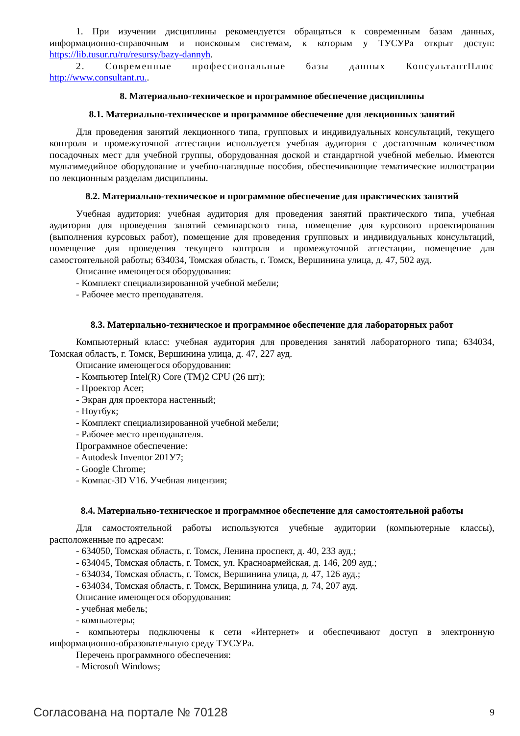1. При изучении дисциплины рекомендуется обращаться к современным базам данных, информационно-справочным и поисковым системам, к которым у ТУСУРа открыт доступ: https://lib.tusur.ru/ru/resursy/bazy-dannyh.
2. Современные профессиональные базы данных КонсультантПлюс http://www.consultant.ru..
8. Материально-техническое и программное обеспечение дисциплины
8.1. Материально-техническое и программное обеспечение для лекционных занятий
Для проведения занятий лекционного типа, групповых и индивидуальных консультаций, текущего контроля и промежуточной аттестации используется учебная аудитория с достаточным количеством посадочных мест для учебной группы, оборудованная доской и стандартной учебной мебелью. Имеются мультимедийное оборудование и учебно-наглядные пособия, обеспечивающие тематические иллюстрации по лекционным разделам дисциплины.
8.2. Материально-техническое и программное обеспечение для практических занятий
Учебная аудитория: учебная аудитория для проведения занятий практического типа, учебная аудитория для проведения занятий семинарского типа, помещение для курсового проектирования (выполнения курсовых работ), помещение для проведения групповых и индивидуальных консультаций, помещение для проведения текущего контроля и промежуточной аттестации, помещение для самостоятельной работы; 634034, Томская область, г. Томск, Вершинина улица, д. 47, 502 ауд.
Описание имеющегося оборудования:
- Комплект специализированной учебной мебели;
- Рабочее место преподавателя.
8.3. Материально-техническое и программное обеспечение для лабораторных работ
Компьютерный класс: учебная аудитория для проведения занятий лабораторного типа; 634034, Томская область, г. Томск, Вершинина улица, д. 47, 227 ауд.
Описание имеющегося оборудования:
- Компьютер Intel(R) Core (TM)2 CPU (26 шт);
- Проектор Acer;
- Экран для проектора настенный;
- Ноутбук;
- Комплект специализированной учебной мебели;
- Рабочее место преподавателя.
Программное обеспечение:
- Autodesk Inventor 201У7;
- Google Chrome;
- Компас-3D V16. Учебная лицензия;
8.4. Материально-техническое и программное обеспечение для самостоятельной работы
Для самостоятельной работы используются учебные аудитории (компьютерные классы), расположенные по адресам:
- 634050, Томская область, г. Томск, Ленина проспект, д. 40, 233 ауд.;
- 634045, Томская область, г. Томск, ул. Красноармейская, д. 146, 209 ауд.;
- 634034, Томская область, г. Томск, Вершинина улица, д. 47, 126 ауд.;
- 634034, Томская область, г. Томск, Вершинина улица, д. 74, 207 ауд.
Описание имеющегося оборудования:
- учебная мебель;
- компьютеры;
- компьютеры подключены к сети «Интернет» и обеспечивают доступ в электронную информационно-образовательную среду ТУСУРа.
Перечень программного обеспечения:
- Microsoft Windows;
Согласована на портале № 70128 9